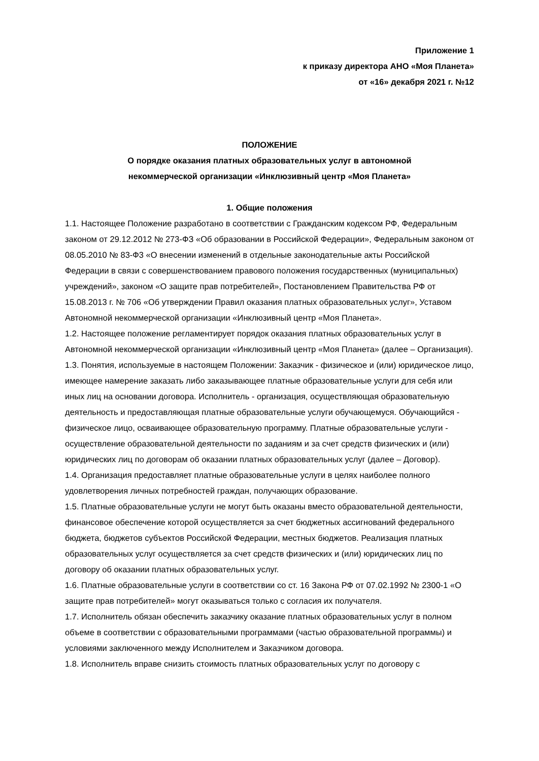Приложение 1
к приказу директора АНО «Моя Планета»
от «16» декабря 2021 г. №12
ПОЛОЖЕНИЕ
О порядке оказания платных образовательных услуг в автономной
некоммерческой организации «Инклюзивный центр «Моя Планета»
1. Общие положения
1.1. Настоящее Положение разработано в соответствии с Гражданским кодексом РФ, Федеральным законом от 29.12.2012 № 273-ФЗ «Об образовании в Российской Федерации», Федеральным законом от 08.05.2010 № 83-Ф3 «О внесении изменений в отдельные законодательные акты Российской Федерации в связи с совершенствованием правового положения государственных (муниципальных) учреждений», законом «О защите прав потребителей», Постановлением Правительства РФ от 15.08.2013 г. № 706 «Об утверждении Правил оказания платных образовательных услуг», Уставом Автономной некоммерческой организации «Инклюзивный центр «Моя Планета».
1.2. Настоящее положение регламентирует порядок оказания платных образовательных услуг в Автономной некоммерческой организации «Инклюзивный центр «Моя Планета» (далее – Организация).
1.3. Понятия, используемые в настоящем Положении: Заказчик - физическое и (или) юридическое лицо, имеющее намерение заказать либо заказывающее платные образовательные услуги для себя или иных лиц на основании договора. Исполнитель - организация, осуществляющая образовательную деятельность и предоставляющая платные образовательные услуги обучающемуся. Обучающийся - физическое лицо, осваивающее образовательную программу. Платные образовательные услуги - осуществление образовательной деятельности по заданиям и за счет средств физических и (или) юридических лиц по договорам об оказании платных образовательных услуг (далее – Договор).
1.4. Организация предоставляет платные образовательные услуги в целях наиболее полного удовлетворения личных потребностей граждан, получающих образование.
1.5. Платные образовательные услуги не могут быть оказаны вместо образовательной деятельности, финансовое обеспечение которой осуществляется за счет бюджетных ассигнований федерального бюджета, бюджетов субъектов Российской Федерации, местных бюджетов. Реализация платных образовательных услуг осуществляется за счет средств физических и (или) юридических лиц по договору об оказании платных образовательных услуг.
1.6. Платные образовательные услуги в соответствии со ст. 16 Закона РФ от 07.02.1992 № 2300-1 «О защите прав потребителей» могут оказываться только с согласия их получателя.
1.7. Исполнитель обязан обеспечить заказчику оказание платных образовательных услуг в полном объеме в соответствии с образовательными программами (частью образовательной программы) и условиями заключенного между Исполнителем и Заказчиком договора.
1.8. Исполнитель вправе снизить стоимость платных образовательных услуг по договору с